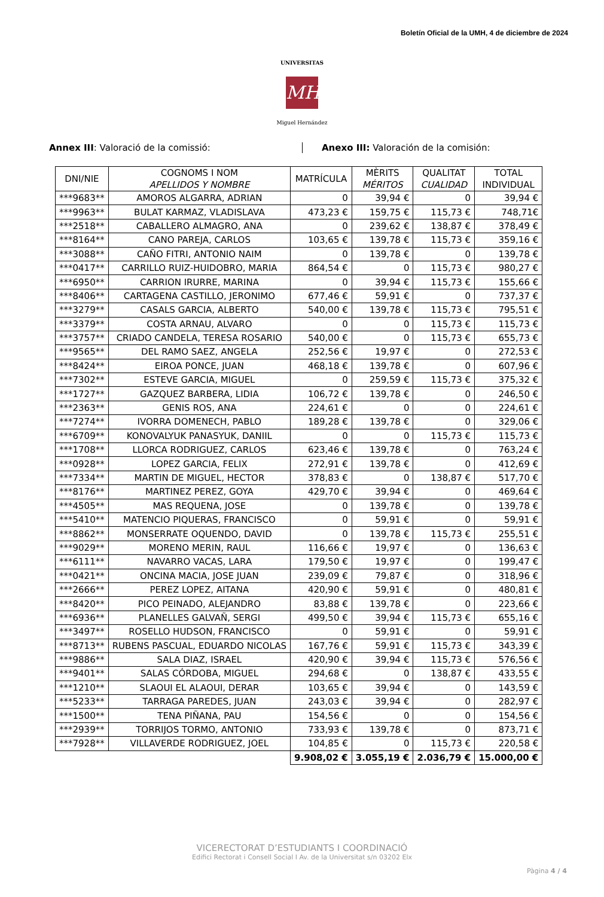Boletín Oficial de la UMH, 4 de diciembre de 2024
UNIVERSITAS
MH
Miguel Hernández
Annex III: Valoració de la comissió: Anexo III: Valoración de la comisión:
| DNI/NIE | COGNOMS I NOM APELLIDOS Y NOMBRE | MATRÍCULA | MÈRITS MÉRITOS | QUALITAT CUALIDAD | TOTAL INDIVIDUAL |
| --- | --- | --- | --- | --- | --- |
| ***9683** | AMOROS ALGARRA, ADRIAN | 0 | 39,94 € | 0 | 39,94 € |
| ***9963** | BULAT KARMAZ, VLADISLAVA | 473,23 € | 159,75 € | 115,73 € | 748,71€ |
| ***2518** | CABALLERO ALMAGRO, ANA | 0 | 239,62 € | 138,87 € | 378,49 € |
| ***8164** | CANO PAREJA, CARLOS | 103,65 € | 139,78 € | 115,73 € | 359,16 € |
| ***3088** | CAÑO FITRI, ANTONIO NAIM | 0 | 139,78 € | 0 | 139,78 € |
| ***0417** | CARRILLO RUIZ-HUIDOBRO, MARIA | 864,54 € | 0 | 115,73 € | 980,27 € |
| ***6950** | CARRION IRURRE, MARINA | 0 | 39,94 € | 115,73 € | 155,66 € |
| ***8406** | CARTAGENA CASTILLO, JERONIMO | 677,46 € | 59,91 € | 0 | 737,37 € |
| ***3279** | CASALS GARCIA, ALBERTO | 540,00 € | 139,78 € | 115,73 € | 795,51 € |
| ***3379** | COSTA ARNAU, ALVARO | 0 | 0 | 115,73 € | 115,73 € |
| ***3757** | CRIADO CANDELA, TERESA ROSARIO | 540,00 € | 0 | 115,73 € | 655,73 € |
| ***9565** | DEL RAMO SAEZ, ANGELA | 252,56 € | 19,97 € | 0 | 272,53 € |
| ***8424** | EIROA PONCE, JUAN | 468,18 € | 139,78 € | 0 | 607,96 € |
| ***7302** | ESTEVE GARCIA, MIGUEL | 0 | 259,59 € | 115,73 € | 375,32 € |
| ***1727** | GAZQUEZ BARBERA, LIDIA | 106,72 € | 139,78 € | 0 | 246,50 € |
| ***2363** | GENIS ROS, ANA | 224,61 € | 0 | 0 | 224,61 € |
| ***7274** | IVORRA DOMENECH, PABLO | 189,28 € | 139,78 € | 0 | 329,06 € |
| ***6709** | KONOVALYUK PANASYUK, DANIIL | 0 | 0 | 115,73 € | 115,73 € |
| ***1708** | LLORCA RODRIGUEZ, CARLOS | 623,46 € | 139,78 € | 0 | 763,24 € |
| ***0928** | LOPEZ GARCIA, FELIX | 272,91 € | 139,78 € | 0 | 412,69 € |
| ***7334** | MARTIN DE MIGUEL, HECTOR | 378,83 € | 0 | 138,87 € | 517,70 € |
| ***8176** | MARTINEZ PEREZ, GOYA | 429,70 € | 39,94 € | 0 | 469,64 € |
| ***4505** | MAS REQUENA, JOSE | 0 | 139,78 € | 0 | 139,78 € |
| ***5410** | MATENCIO PIQUERAS, FRANCISCO | 0 | 59,91 € | 0 | 59,91 € |
| ***8862** | MONSERRATE OQUENDO, DAVID | 0 | 139,78 € | 115,73 € | 255,51 € |
| ***9029** | MORENO MERIN, RAUL | 116,66 € | 19,97 € | 0 | 136,63 € |
| ***6111** | NAVARRO VACAS, LARA | 179,50 € | 19,97 € | 0 | 199,47 € |
| ***0421** | ONCINA MACIA, JOSE JUAN | 239,09 € | 79,87 € | 0 | 318,96 € |
| ***2666** | PEREZ LOPEZ, AITANA | 420,90 € | 59,91 € | 0 | 480,81 € |
| ***8420** | PICO PEINADO, ALEJANDRO | 83,88 € | 139,78 € | 0 | 223,66 € |
| ***6936** | PLANELLES GALVAÑ, SERGI | 499,50 € | 39,94 € | 115,73 € | 655,16 € |
| ***3497** | ROSELLO HUDSON, FRANCISCO | 0 | 59,91 € | 0 | 59,91 € |
| ***8713** | RUBENS PASCUAL, EDUARDO NICOLAS | 167,76 € | 59,91 € | 115,73 € | 343,39 € |
| ***9886** | SALA DIAZ, ISRAEL | 420,90 € | 39,94 € | 115,73 € | 576,56 € |
| ***9401** | SALAS CÓRDOBA, MIGUEL | 294,68 € | 0 | 138,87 € | 433,55 € |
| ***1210** | SLAOUI EL ALAOUI, DERAR | 103,65 € | 39,94 € | 0 | 143,59 € |
| ***5233** | TARRAGA PAREDES, JUAN | 243,03 € | 39,94 € | 0 | 282,97 € |
| ***1500** | TENA PIÑANA, PAU | 154,56 € | 0 | 0 | 154,56 € |
| ***2939** | TORRIJOS TORMO, ANTONIO | 733,93 € | 139,78 € | 0 | 873,71 € |
| ***7928** | VILLAVERDE RODRIGUEZ, JOEL | 104,85 € | 0 | 115,73 € | 220,58 € |
| | | 9.908,02 € | 3.055,19 € | 2.036,79 € | 15.000,00 € |
VICERECTORAT D’ESTUDIANTS I COORDINACIÓ
Edifici Rectorat i Consell Social I Av. de la Universitat s/n 03202 Elx
Pàgina 4 / 4